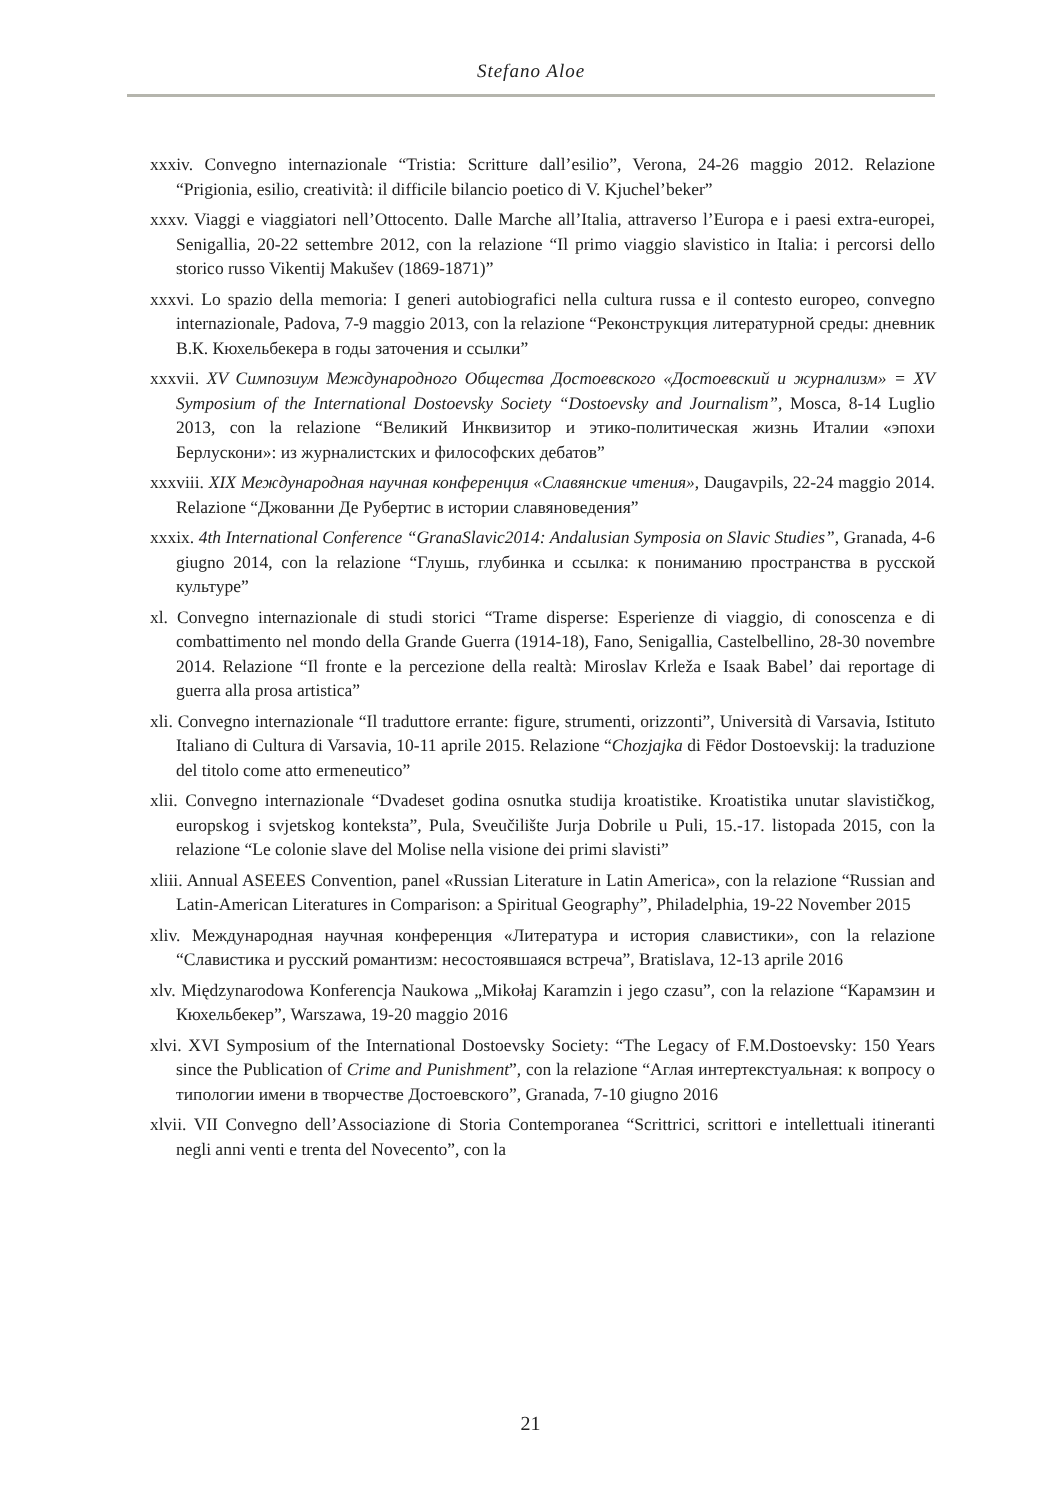Stefano Aloe
xxxiv. Convegno internazionale “Tristia: Scritture dall’esilio”, Verona, 24-26 maggio 2012. Relazione “Prigionia, esilio, creatività: il difficile bilancio poetico di V. Kjuchel’beker”
xxxv. Viaggi e viaggiatori nell’Ottocento. Dalle Marche all’Italia, attraverso l’Europa e i paesi extra-europei, Senigallia, 20-22 settembre 2012, con la relazione “Il primo viaggio slavistico in Italia: i percorsi dello storico russo Vikentij Makušev (1869-1871)”
xxxvi. Lo spazio della memoria: I generi autobiografici nella cultura russa e il contesto europeo, convegno internazionale, Padova, 7-9 maggio 2013, con la relazione “Реконструкция литературной среды: дневник В.К. Кюхельбекера в годы заточения и ссылки”
xxxvii. XV Симпозиум Международного Общества Достоевского «Достоевский и журнализм» = XV Symposium of the International Dostoevsky Society “Dostoevsky and Journalism”, Mosca, 8-14 Luglio 2013, con la relazione “Великий Инквизитор и этико-политическая жизнь Италии «эпохи Берлускони»: из журналистских и философских дебатов”
xxxviii. XIX Международная научная конференция «Славянские чтения», Daugavpils, 22-24 maggio 2014. Relazione “Джованни Де Рубертис в истории славяноведения”
xxxix. 4th International Conference “GranaSlavic2014: Andalusian Symposia on Slavic Studies”, Granada, 4-6 giugno 2014, con la relazione “Глушь, глубинка и ссылка: к пониманию пространства в русской культуре”
xl. Convegno internazionale di studi storici “Trame disperse: Esperienze di viaggio, di conoscenza e di combattimento nel mondo della Grande Guerra (1914-18), Fano, Senigallia, Castelbellino, 28-30 novembre 2014. Relazione “Il fronte e la percezione della realtà: Miroslav Krleža e Isaak Babel’ dai reportage di guerra alla prosa artistica”
xli. Convegno internazionale “Il traduttore errante: figure, strumenti, orizzonti”, Università di Varsavia, Istituto Italiano di Cultura di Varsavia, 10-11 aprile 2015. Relazione “Chozjajka di Fëdor Dostoevskij: la traduzione del titolo come atto ermeneutico”
xlii. Convegno internazionale “Dvadeset godina osnutka studija kroatistike. Kroatistika unutar slavističkog, europskog i svjetskog konteksta”, Pula, Sveučilište Jurja Dobrile u Puli, 15.-17. listopada 2015, con la relazione “Le colonie slave del Molise nella visione dei primi slavisti”
xliii. Annual ASEEES Convention, panel «Russian Literature in Latin America», con la relazione “Russian and Latin-American Literatures in Comparison: a Spiritual Geography”, Philadelphia, 19-22 November 2015
xliv. Международная научная конференция «Литература и история славистики», con la relazione “Славистика и русский романтизм: несостоявшаяся встреча”, Bratislava, 12-13 aprile 2016
xlv. Międzynarodowa Konferencja Naukowa „Mikołaj Karamzin i jego czasu”, con la relazione “Карамзин и Кюхельбекер”, Warszawa, 19-20 maggio 2016
xlvi. XVI Symposium of the International Dostoevsky Society: “The Legacy of F.M.Dostoevsky: 150 Years since the Publication of Crime and Punishment”, con la relazione “Аглая интертекстуальная: к вопросу о типологии имени в творчестве Достоевского”, Granada, 7-10 giugno 2016
xlvii. VII Convegno dell’Associazione di Storia Contemporanea “Scrittrici, scrittori e intellettuali itineranti negli anni venti e trenta del Novecento”, con la
21